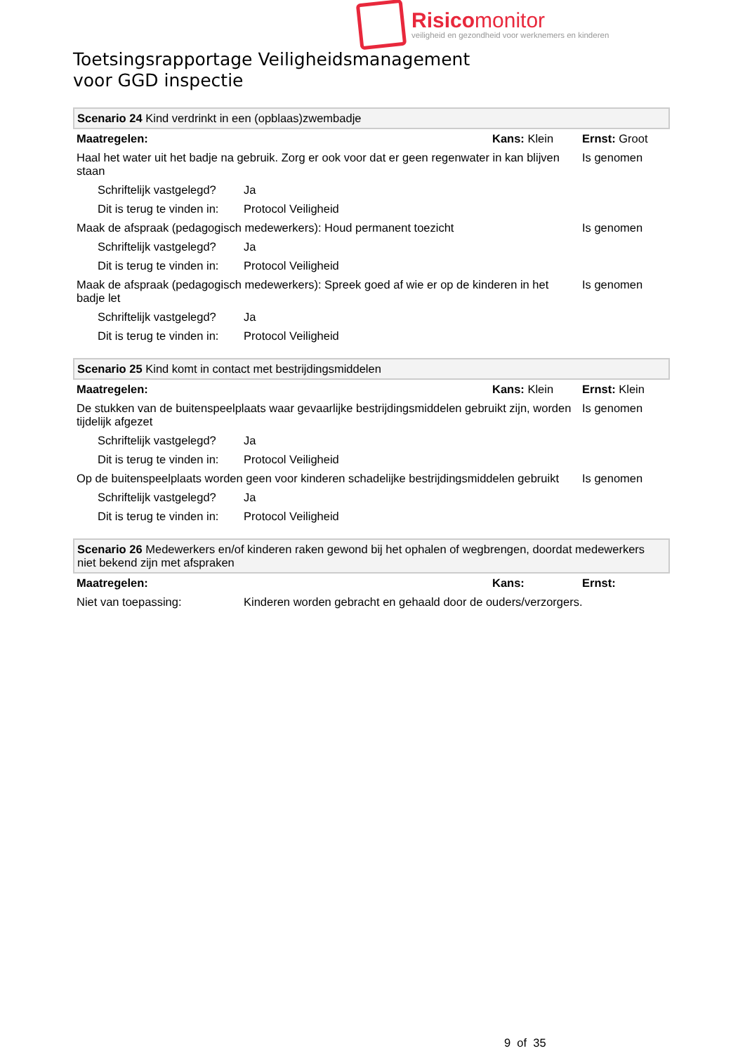Risicomonitor
veiligheid en gezondheid voor werknemers en kinderen
Toetsingsrapportage Veiligheidsmanagement
voor GGD inspectie
| Scenario 24 Kind verdrinkt in een (opblaas)zwembadje | | | |
| Maatregelen: | | Kans: Klein | Ernst: Groot |
| Haal het water uit het badje na gebruik. Zorg er ook voor dat er geen regenwater in kan blijven staan | | | Is genomen |
| Schriftelijk vastgelegd? | Ja | | |
| Dit is terug te vinden in: | Protocol Veiligheid | | |
| Maak de afspraak (pedagogisch medewerkers): Houd permanent toezicht | | | Is genomen |
| Schriftelijk vastgelegd? | Ja | | |
| Dit is terug te vinden in: | Protocol Veiligheid | | |
| Maak de afspraak (pedagogisch medewerkers): Spreek goed af wie er op de kinderen in het badje let | | | Is genomen |
| Schriftelijk vastgelegd? | Ja | | |
| Dit is terug te vinden in: | Protocol Veiligheid | | |
| Scenario 25 Kind komt in contact met bestrijdingsmiddelen | | | |
| Maatregelen: | | Kans: Klein | Ernst: Klein |
| De stukken van de buitenspeelplaats waar gevaarlijke bestrijdingsmiddelen gebruikt zijn, worden tijdelijk afgezet | | | Is genomen |
| Schriftelijk vastgelegd? | Ja | | |
| Dit is terug te vinden in: | Protocol Veiligheid | | |
| Op de buitenspeelplaats worden geen voor kinderen schadelijke bestrijdingsmiddelen gebruikt | | | Is genomen |
| Schriftelijk vastgelegd? | Ja | | |
| Dit is terug te vinden in: | Protocol Veiligheid | | |
| Scenario 26 Medewerkers en/of kinderen raken gewond bij het ophalen of wegbrengen, doordat medewerkers niet bekend zijn met afspraken | | | |
| Maatregelen: | | Kans: | Ernst: |
| Niet van toepassing: | Kinderen worden gebracht en gehaald door de ouders/verzorgers. | | |
9 of 35